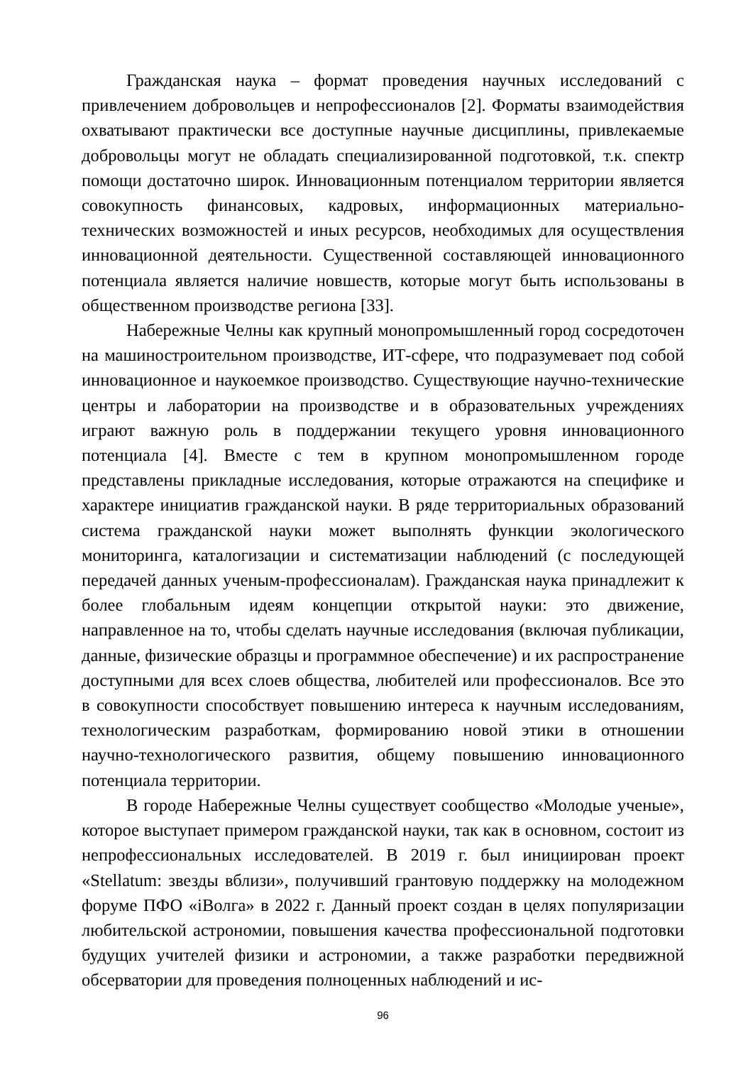Гражданская наука – формат проведения научных исследований с привлечением добровольцев и непрофессионалов [2]. Форматы взаимодействия охватывают практически все доступные научные дисциплины, привлекаемые добровольцы могут не обладать специализированной подготовкой, т.к. спектр помощи достаточно широк. Инновационным потенциалом территории является совокупность финансовых, кадровых, информационных материально-технических возможностей и иных ресурсов, необходимых для осуществления инновационной деятельности. Существенной составляющей инновационного потенциала является наличие новшеств, которые могут быть использованы в общественном производстве региона [33].
Набережные Челны как крупный монопромышленный город сосредоточен на машиностроительном производстве, ИТ-сфере, что подразумевает под собой инновационное и наукоемкое производство. Существующие научно-технические центры и лаборатории на производстве и в образовательных учреждениях играют важную роль в поддержании текущего уровня инновационного потенциала [4]. Вместе с тем в крупном монопромышленном городе представлены прикладные исследования, которые отражаются на специфике и характере инициатив гражданской науки. В ряде территориальных образований система гражданской науки может выполнять функции экологического мониторинга, каталогизации и систематизации наблюдений (с последующей передачей данных ученым-профессионалам). Гражданская наука принадлежит к более глобальным идеям концепции открытой науки: это движение, направленное на то, чтобы сделать научные исследования (включая публикации, данные, физические образцы и программное обеспечение) и их распространение доступными для всех слоев общества, любителей или профессионалов. Все это в совокупности способствует повышению интереса к научным исследованиям, технологическим разработкам, формированию новой этики в отношении научно-технологического развития, общему повышению инновационного потенциала территории.
В городе Набережные Челны существует сообщество «Молодые ученые», которое выступает примером гражданской науки, так как в основном, состоит из непрофессиональных исследователей. В 2019 г. был инициирован проект «Stellatum: звезды вблизи», получивший грантовую поддержку на молодежном форуме ПФО «iВолга» в 2022 г. Данный проект создан в целях популяризации любительской астрономии, повышения качества профессиональной подготовки будущих учителей физики и астрономии, а также разработки передвижной обсерватории для проведения полноценных наблюдений и ис-
96